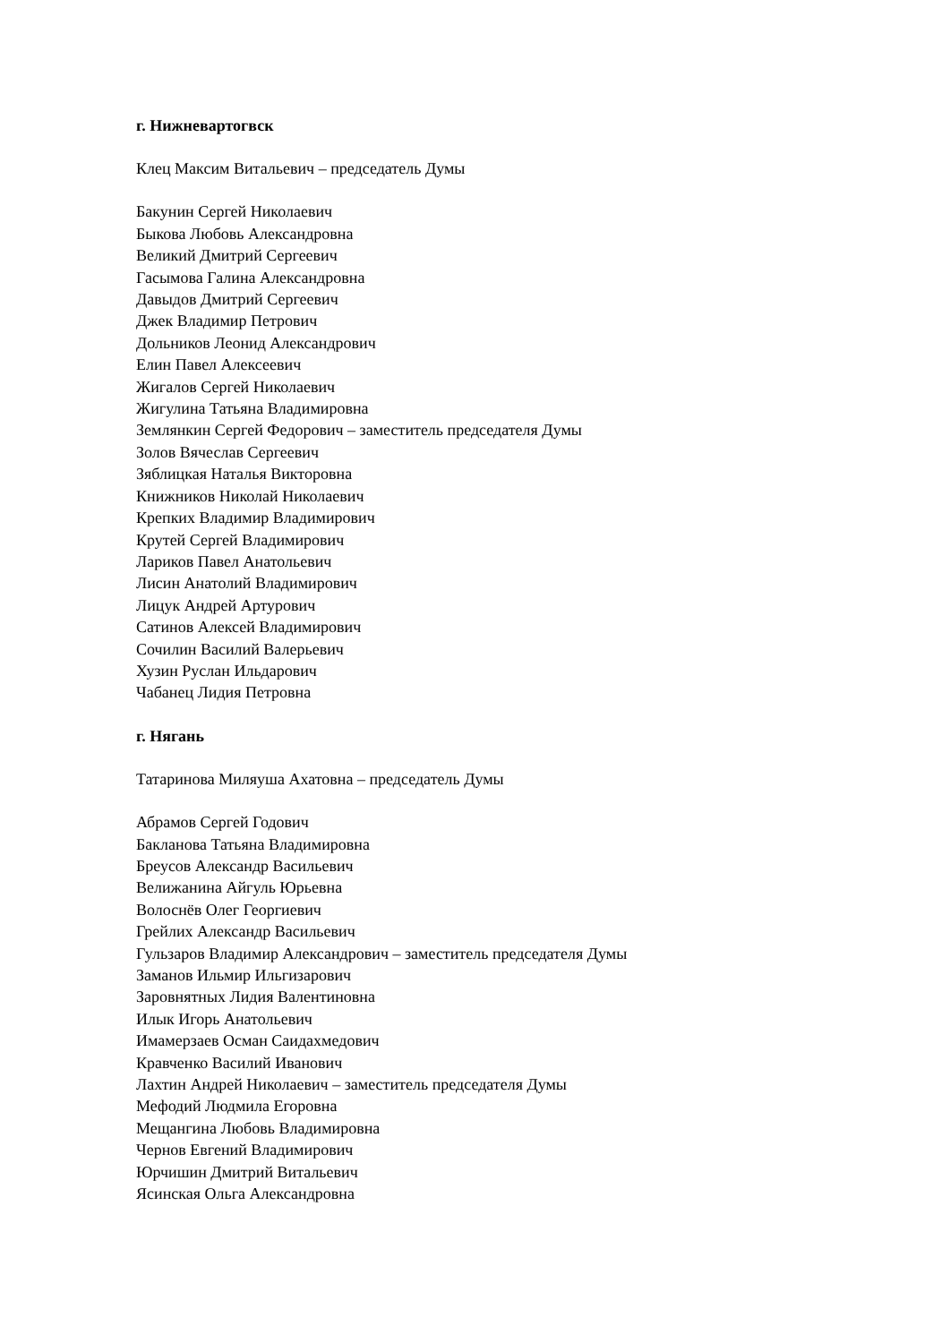г. Нижневартогвск
Клец Максим Витальевич – председатель Думы
Бакунин Сергей Николаевич
Быкова Любовь Александровна
Великий Дмитрий Сергеевич
Гасымова Галина Александровна
Давыдов Дмитрий Сергеевич
Джек Владимир Петрович
Дольников Леонид Александрович
Елин Павел Алексеевич
Жигалов Сергей Николаевич
Жигулина Татьяна Владимировна
Землянкин Сергей Федорович – заместитель председателя Думы
Золов Вячеслав Сергеевич
Зяблицкая Наталья Викторовна
Книжников Николай Николаевич
Крепких Владимир Владимирович
Крутей Сергей Владимирович
Лариков Павел Анатольевич
Лисин Анатолий Владимирович
Лицук Андрей Артурович
Сатинов Алексей Владимирович
Сочилин Василий Валерьевич
Хузин Руслан Ильдарович
Чабанец Лидия Петровна
г. Нягань
Татаринова Миляуша Ахатовна – председатель Думы
Абрамов Сергей Годович
Бакланова Татьяна Владимировна
Бреусов Александр Васильевич
Велижанина Айгуль Юрьевна
Волоснёв Олег Георгиевич
Грейлих Александр Васильевич
Гульзаров Владимир Александрович – заместитель председателя Думы
Заманов Ильмир Ильгизарович
Заровнятных Лидия Валентиновна
Илык Игорь Анатольевич
Имамерзаев Осман Саидахмедович
Кравченко Василий Иванович
Лахтин Андрей Николаевич – заместитель председателя Думы
Мефодий Людмила Егоровна
Мещангина Любовь Владимировна
Чернов Евгений Владимирович
Юрчишин Дмитрий Витальевич
Ясинская Ольга Александровна